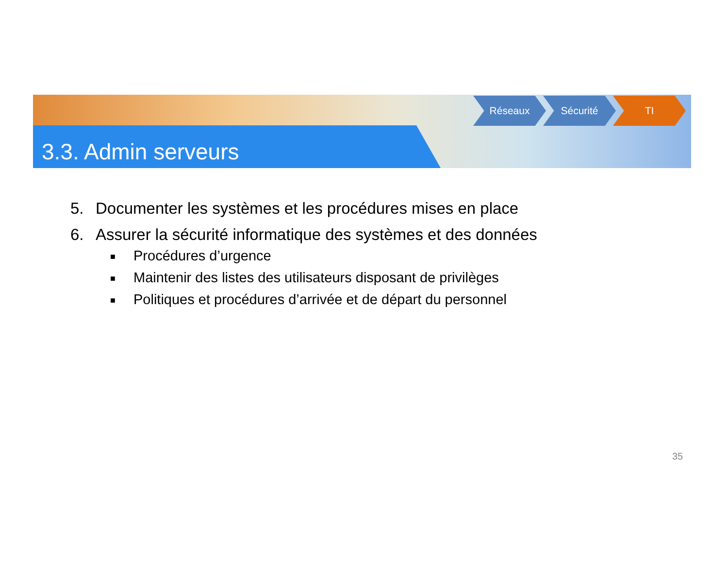3.3. Admin serveurs
Réseaux Sécurité TI
5. Documenter les systèmes et les procédures mises en place
6. Assurer la sécurité informatique des systèmes et des données
■ Procédures d’urgence
■ Maintenir des listes des utilisateurs disposant de privilèges
■ Politiques et procédures d’arrivée et de départ du personnel
35